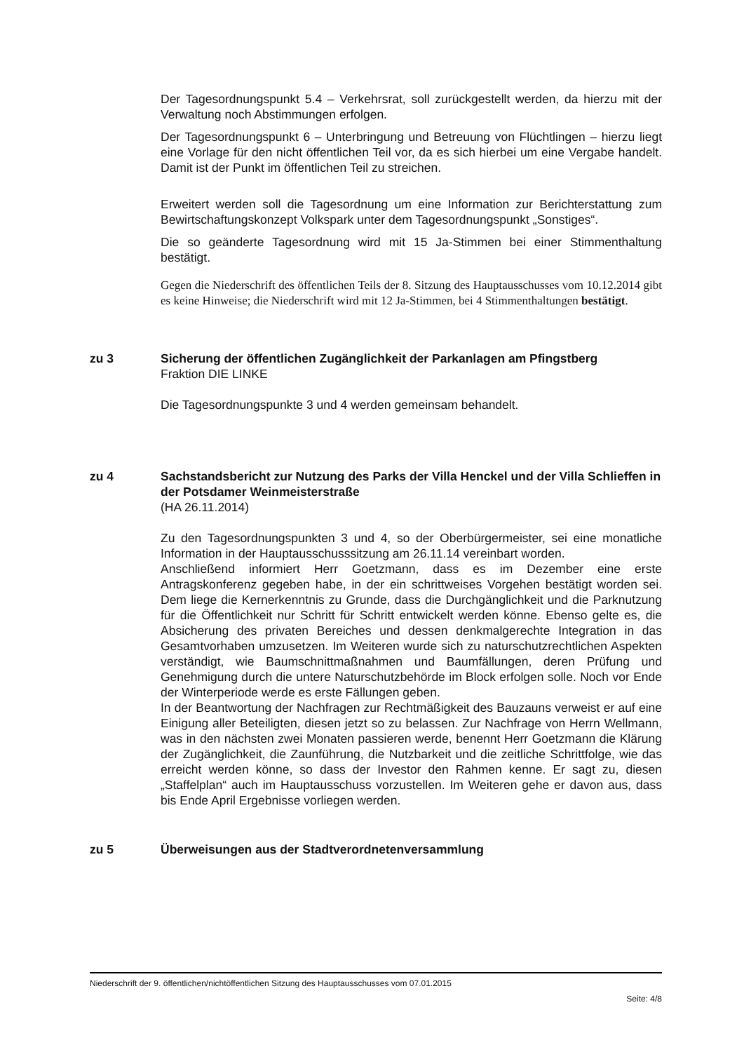Der Tagesordnungspunkt 5.4 – Verkehrsrat, soll zurückgestellt werden, da hierzu mit der Verwaltung noch Abstimmungen erfolgen.
Der Tagesordnungspunkt 6 – Unterbringung und Betreuung von Flüchtlingen – hierzu liegt eine Vorlage für den nicht öffentlichen Teil vor, da es sich hierbei um eine Vergabe handelt. Damit ist der Punkt im öffentlichen Teil zu streichen.
Erweitert werden soll die Tagesordnung um eine Information zur Berichterstattung zum Bewirtschaftungskonzept Volkspark unter dem Tagesordnungspunkt „Sonstiges“.
Die so geänderte Tagesordnung wird mit 15 Ja-Stimmen bei einer Stimmenthaltung bestätigt.
Gegen die Niederschrift des öffentlichen Teils der 8. Sitzung des Hauptausschusses vom 10.12.2014 gibt es keine Hinweise; die Niederschrift wird mit 12 Ja-Stimmen, bei 4 Stimmenthaltungen bestätigt.
zu 3 Sicherung der öffentlichen Zugänglichkeit der Parkanlagen am Pfingstberg
Fraktion DIE LINKE
Die Tagesordnungspunkte 3 und 4 werden gemeinsam behandelt.
zu 4 Sachstandsbericht zur Nutzung des Parks der Villa Henckel und der Villa Schlieffen in der Potsdamer Weinmeisterstraße
(HA 26.11.2014)
Zu den Tagesordnungspunkten 3 und 4, so der Oberbürgermeister, sei eine monatliche Information in der Hauptausschusssitzung am 26.11.14 vereinbart worden.
Anschließend informiert Herr Goetzmann, dass es im Dezember eine erste Antragskonferenz gegeben habe, in der ein schrittweises Vorgehen bestätigt worden sei. Dem liege die Kernerkenntnis zu Grunde, dass die Durchgänglichkeit und die Parknutzung für die Öffentlichkeit nur Schritt für Schritt entwickelt werden könne. Ebenso gelte es, die Absicherung des privaten Bereiches und dessen denkmalgerechte Integration in das Gesamtvorhaben umzusetzen. Im Weiteren wurde sich zu naturschutzrechtlichen Aspekten verständigt, wie Baumschnittmaßnahmen und Baumfällungen, deren Prüfung und Genehmigung durch die untere Naturschutzbehörde im Block erfolgen solle. Noch vor Ende der Winterperiode werde es erste Fällungen geben.
In der Beantwortung der Nachfragen zur Rechtmäßigkeit des Bauzauns verweist er auf eine Einigung aller Beteiligten, diesen jetzt so zu belassen. Zur Nachfrage von Herrn Wellmann, was in den nächsten zwei Monaten passieren werde, benennt Herr Goetzmann die Klärung der Zugänglichkeit, die Zaunführung, die Nutzbarkeit und die zeitliche Schrittfolge, wie das erreicht werden könne, so dass der Investor den Rahmen kenne. Er sagt zu, diesen „Staffelplan“ auch im Hauptausschuss vorzustellen. Im Weiteren gehe er davon aus, dass bis Ende April Ergebnisse vorliegen werden.
zu 5 Überweisungen aus der Stadtverordnetenversammlung
Niederschrift der 9. öffentlichen/nichtöffentlichen Sitzung des Hauptausschusses vom 07.01.2015
Seite: 4/8